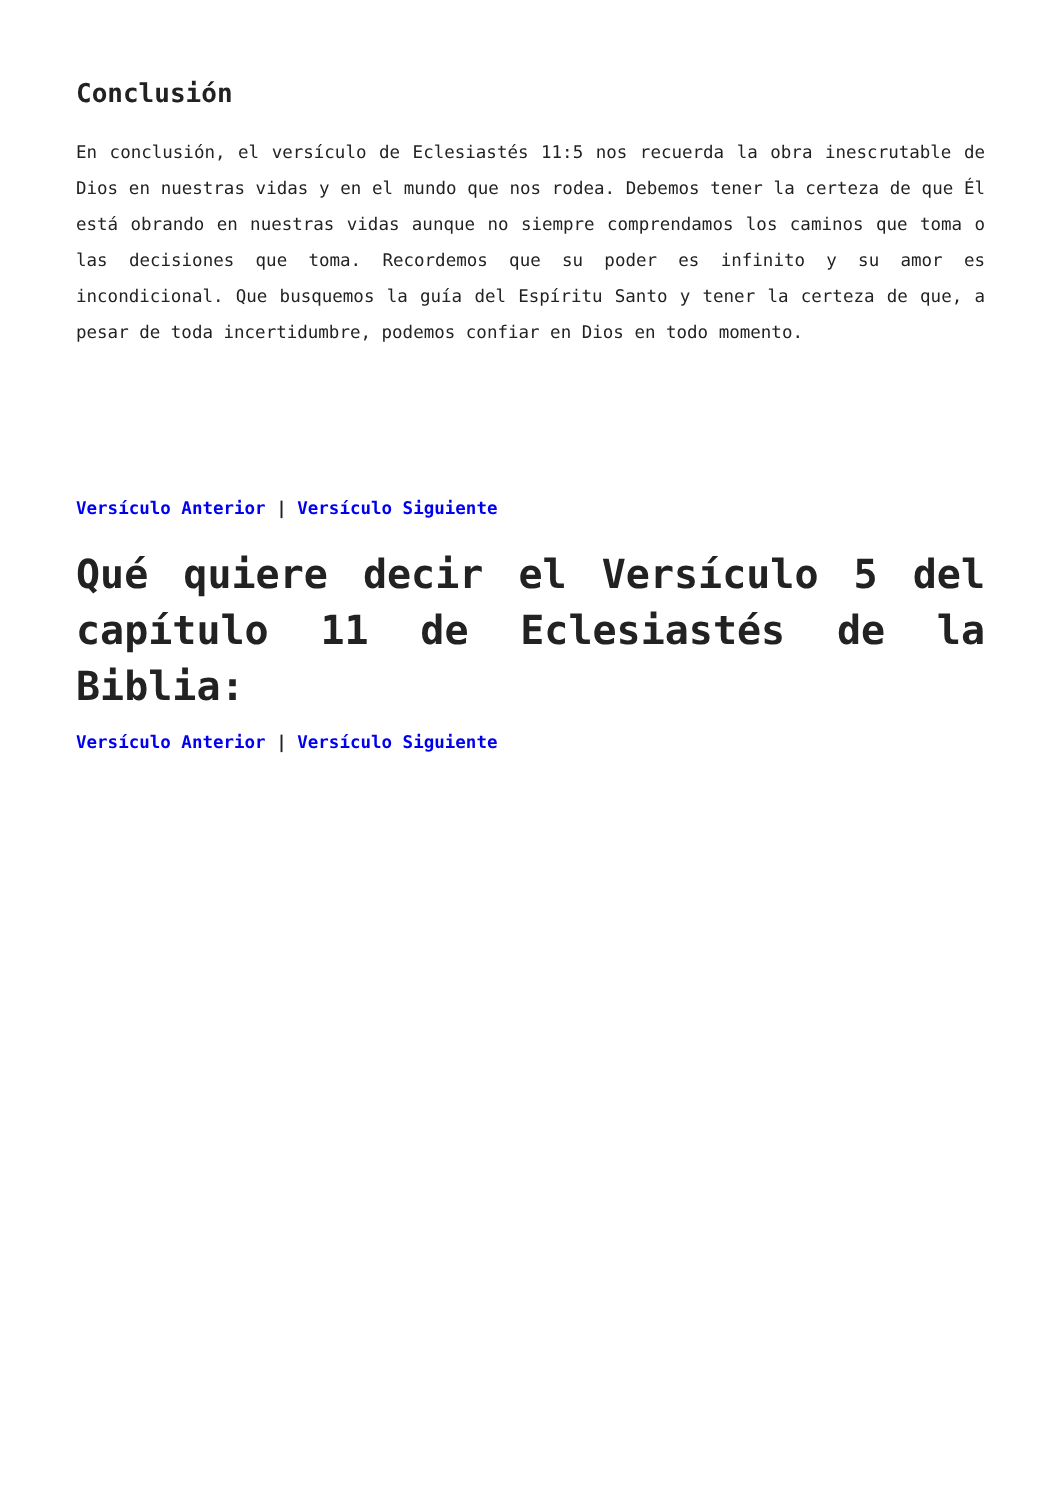Conclusión
En conclusión, el versículo de Eclesiastés 11:5 nos recuerda la obra inescrutable de Dios en nuestras vidas y en el mundo que nos rodea. Debemos tener la certeza de que Él está obrando en nuestras vidas aunque no siempre comprendamos los caminos que toma o las decisiones que toma. Recordemos que su poder es infinito y su amor es incondicional. Que busquemos la guía del Espíritu Santo y tener la certeza de que, a pesar de toda incertidumbre, podemos confiar en Dios en todo momento.
Versículo Anterior | Versículo Siguiente
Qué quiere decir el Versículo 5 del capítulo 11 de Eclesiastés de la Biblia:
Versículo Anterior | Versículo Siguiente